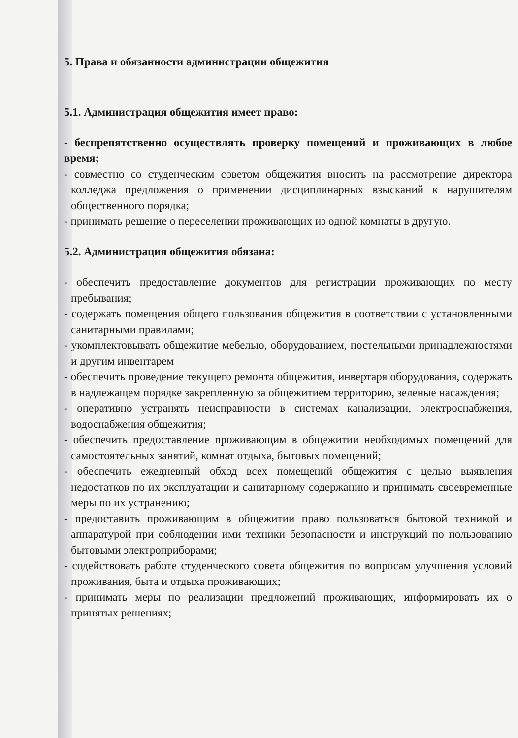5. Права и обязанности администрации общежития
5.1. Администрация общежития имеет право:
- беспрепятственно осуществлять проверку помещений и проживающих в любое время;
- совместно со студенческим советом общежития вносить на рассмотрение директора колледжа предложения о применении дисциплинарных взысканий к нарушителям общественного порядка;
- принимать решение о переселении проживающих из одной комнаты в другую.
5.2. Администрация общежития обязана:
- обеспечить предоставление документов для регистрации проживающих по месту пребывания;
- содержать помещения общего пользования общежития в соответствии с установленными санитарными правилами;
- укомплектовывать общежитие мебелью, оборудованием, постельными принадлежностями и другим инвентарем
- обеспечить проведение текущего ремонта общежития, инвертаря оборудования, содержать в надлежащем порядке закрепленную за общежитием территорию, зеленые насаждения;
- оперативно устранять неисправности в системах канализации, электроснабжения, водоснабжения общежития;
- обеспечить предоставление проживающим в общежитии необходимых помещений для самостоятельных занятий, комнат отдыха, бытовых помещений;
- обеспечить ежедневный обход всех помещений общежития с целью выявления недостатков по их эксплуатации и санитарному содержанию и принимать своевременные меры по их устранению;
- предоставить проживающим в общежитии право пользоваться бытовой техникой и аппаратурой при соблюдении ими техники безопасности и инструкций по пользованию бытовыми электроприборами;
- содействовать работе студенческого совета общежития по вопросам улучшения условий проживания, быта и отдыха проживающих;
- принимать меры по реализации предложений проживающих, информировать их о принятых решениях;